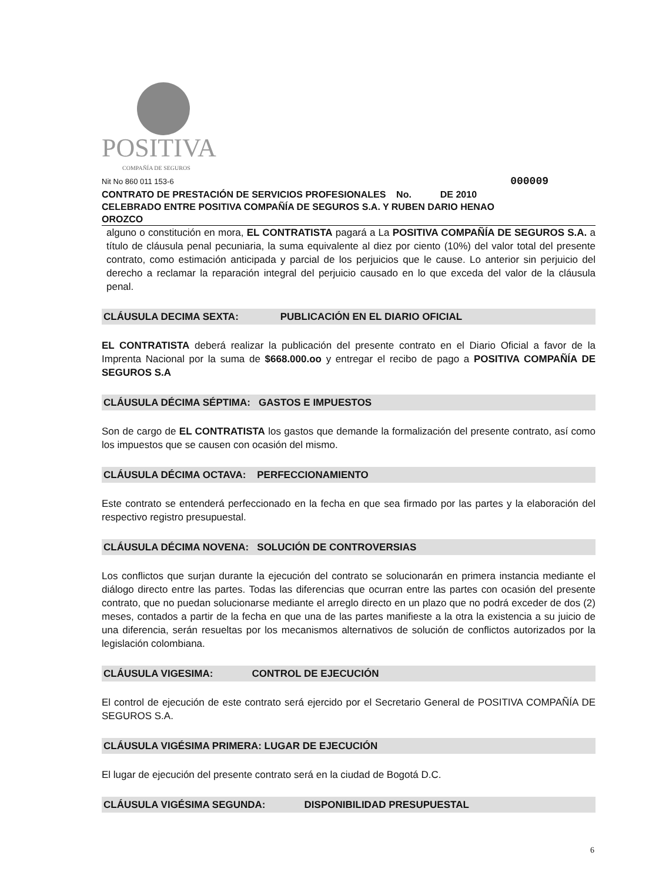POSITIVA
COMPAÑÍA DE SEGUROS
Nit No 860 011 153-6 000009
CONTRATO DE PRESTACIÓN DE SERVICIOS PROFESIONALES No. DE 2010
CELEBRADO ENTRE POSITIVA COMPAÑÍA DE SEGUROS S.A. Y RUBEN DARIO HENAO
OROZCO
alguno o constitución en mora, EL CONTRATISTA pagará a La POSITIVA COMPAÑÍA DE SEGUROS S.A. a título de cláusula penal pecuniaria, la suma equivalente al diez por ciento (10%) del valor total del presente contrato, como estimación anticipada y parcial de los perjuicios que le cause. Lo anterior sin perjuicio del derecho a reclamar la reparación integral del perjuicio causado en lo que exceda del valor de la cláusula penal.
CLÁUSULA DECIMA SEXTA: PUBLICACIÓN EN EL DIARIO OFICIAL
EL CONTRATISTA deberá realizar la publicación del presente contrato en el Diario Oficial a favor de la Imprenta Nacional por la suma de $668.000.oo y entregar el recibo de pago a POSITIVA COMPAÑÍA DE SEGUROS S.A
CLÁUSULA DÉCIMA SÉPTIMA: GASTOS E IMPUESTOS
Son de cargo de EL CONTRATISTA los gastos que demande la formalización del presente contrato, así como los impuestos que se causen con ocasión del mismo.
CLÁUSULA DÉCIMA OCTAVA: PERFECCIONAMIENTO
Este contrato se entenderá perfeccionado en la fecha en que sea firmado por las partes y la elaboración del respectivo registro presupuestal.
CLÁUSULA DÉCIMA NOVENA: SOLUCIÓN DE CONTROVERSIAS
Los conflictos que surjan durante la ejecución del contrato se solucionarán en primera instancia mediante el diálogo directo entre las partes. Todas las diferencias que ocurran entre las partes con ocasión del presente contrato, que no puedan solucionarse mediante el arreglo directo en un plazo que no podrá exceder de dos (2) meses, contados a partir de la fecha en que una de las partes manifieste a la otra la existencia a su juicio de una diferencia, serán resueltas por los mecanismos alternativos de solución de conflictos autorizados por la legislación colombiana.
CLÁUSULA VIGESIMA: CONTROL DE EJECUCIÓN
El control de ejecución de este contrato será ejercido por el Secretario General de POSITIVA COMPAÑÍA DE SEGUROS S.A.
CLÁUSULA VIGÉSIMA PRIMERA: LUGAR DE EJECUCIÓN
El lugar de ejecución del presente contrato será en la ciudad de Bogotá D.C.
CLÁUSULA VIGÉSIMA SEGUNDA: DISPONIBILIDAD PRESUPUESTAL
6